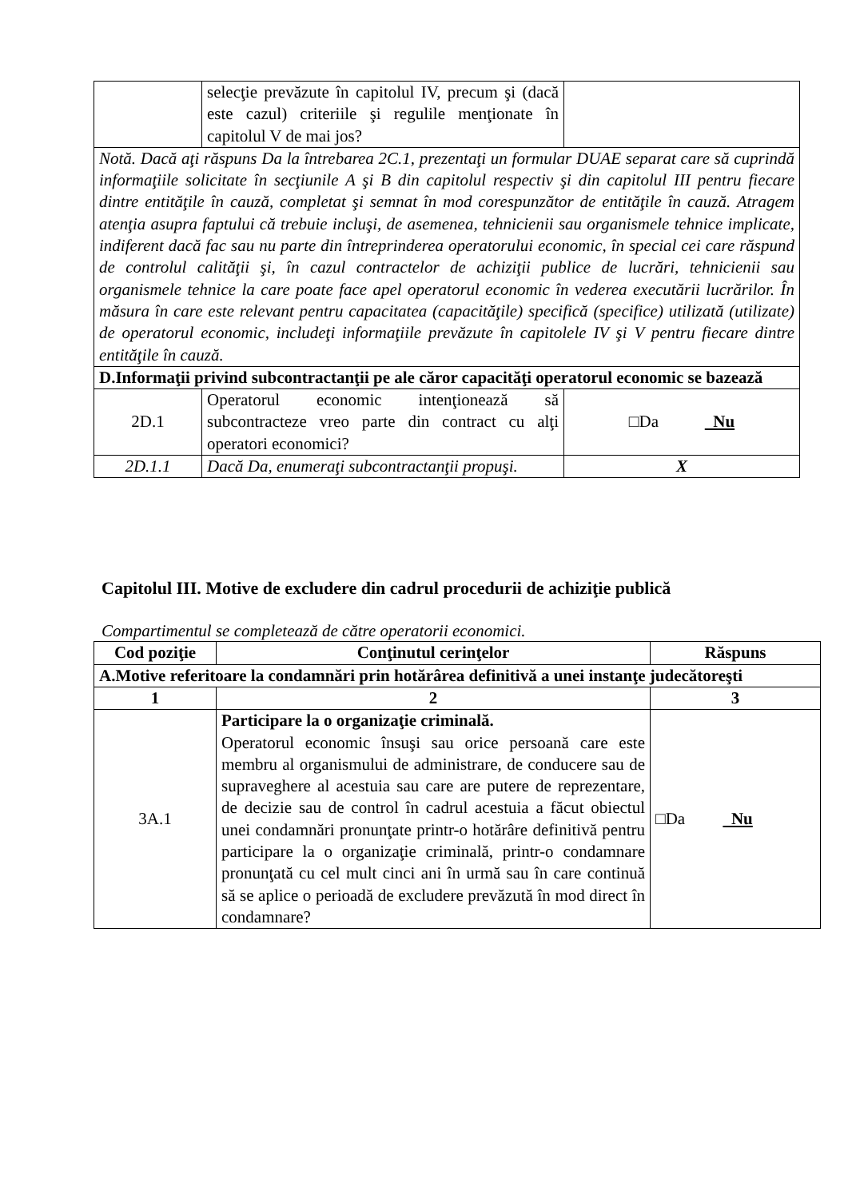| | selecţie prevăzute în capitolul IV, precum şi (dacă este cazul) criteriile şi regulile menţionate în capitolul V de mai jos? | |
| Notă. Dacă aţi răspuns Da la întrebarea 2C.1, prezentaţi un formular DUAE separat care să cuprindă informaţiile solicitate în secţiunile A şi B din capitolul respectiv şi din capitolul III pentru fiecare dintre entităţile în cauză, completat şi semnat în mod corespunzător de entităţile în cauză. Atragem atenţia asupra faptului că trebuie incluşi, de asemenea, tehnicienii sau organismele tehnice implicate, indiferent dacă fac sau nu parte din întreprinderea operatorului economic, în special cei care răspund de controlul calităţii şi, în cazul contractelor de achiziţii publice de lucrări, tehnicienii sau organismele tehnice la care poate face apel operatorul economic în vederea executării lucrărilor. În măsura în care este relevant pentru capacitatea (capacităţile) specifică (specifice) utilizată (utilizate) de operatorul economic, includeţi informaţiile prevăzute în capitolele IV şi V pentru fiecare dintre entităţile în cauză. | | |
| D.Informaţii privind subcontractanţii pe ale căror capacităţi operatorul economic se bazează | | |
| 2D.1 | Operatorul economic intenţionează să subcontracteze vreo parte din contract cu alţi operatori economici? | □Da Nu |
| 2D.1.1 | Dacă Da, enumeraţi subcontractanţii propuşi. | X |
Capitolul III. Motive de excludere din cadrul procedurii de achiziţie publică
Compartimentul se completează de către operatorii economici.
| Cod poziţie | Conţinutul cerinţelor | Răspuns |
| --- | --- | --- |
| A.Motive referitoare la condamnări prin hotărârea definitivă a unei instanţe judecătoreşti | | |
| 1 | 2 | 3 |
| 3A.1 | Participare la o organizaţie criminală. Operatorul economic însuşi sau orice persoană care este membru al organismului de administrare, de conducere sau de supraveghere al acestuia sau care are putere de reprezentare, de decizie sau de control în cadrul acestuia a făcut obiectul unei condamnări pronunţate printr-o hotărâre definitivă pentru participare la o organizaţie criminală, printr-o condamnare pronunţată cu cel mult cinci ani în urmă sau în care continuă să se aplice o perioadă de excludere prevăzută în mod direct în condamnare? | □Da Nu |